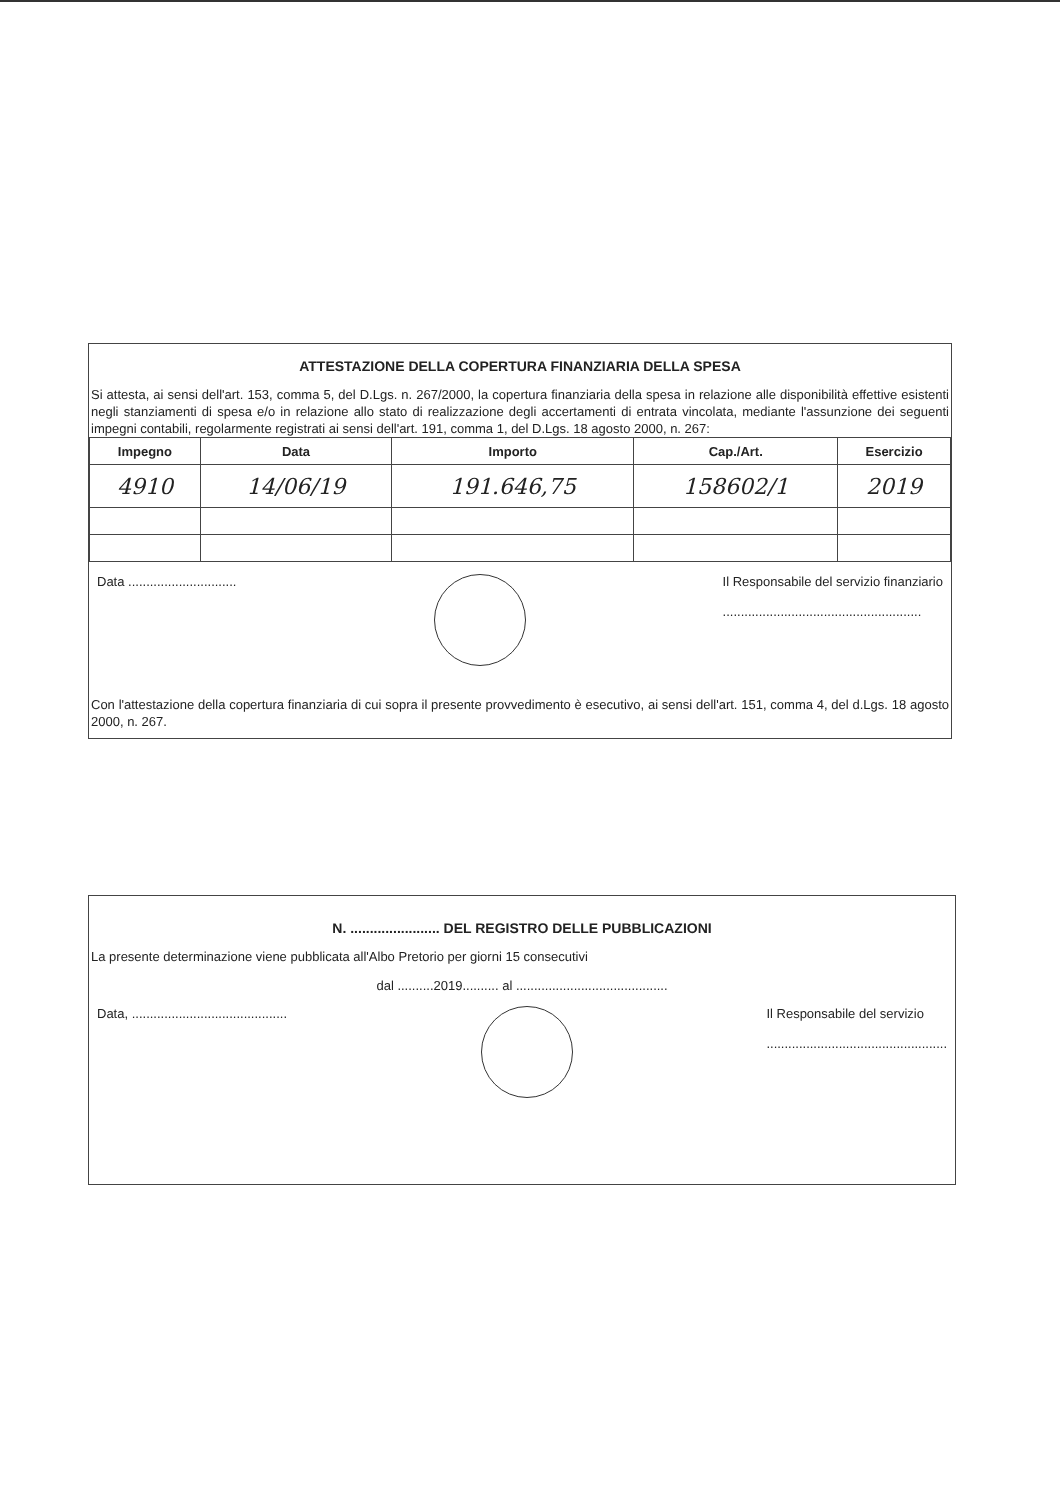ATTESTAZIONE DELLA COPERTURA FINANZIARIA DELLA SPESA
Si attesta, ai sensi dell'art. 153, comma 5, del D.Lgs. n. 267/2000, la copertura finanziaria della spesa in relazione alle disponibilità effettive esistenti negli stanziamenti di spesa e/o in relazione allo stato di realizzazione degli accertamenti di entrata vincolata, mediante l'assunzione dei seguenti impegni contabili, regolarmente registrati ai sensi dell'art. 191, comma 1, del D.Lgs. 18 agosto 2000, n. 267:
| Impegno | Data | Importo | Cap./Art. | Esercizio |
| --- | --- | --- | --- | --- |
| 4910 | 14/06/19 | 191.646,75 | 158602/1 | 2019 |
Data ..............................
Il Responsabile del servizio finanziario
.......................................................
Con l'attestazione della copertura finanziaria di cui sopra il presente provvedimento è esecutivo, ai sensi dell'art. 151, comma 4, del d.Lgs. 18 agosto 2000, n. 267.
N. ....................... DEL REGISTRO DELLE PUBBLICAZIONI
La presente determinazione viene pubblicata all'Albo Pretorio per giorni 15 consecutivi
dal ..........2019.......... al ..........................................
Data, ...........................................
Il Responsabile del servizio
..................................................